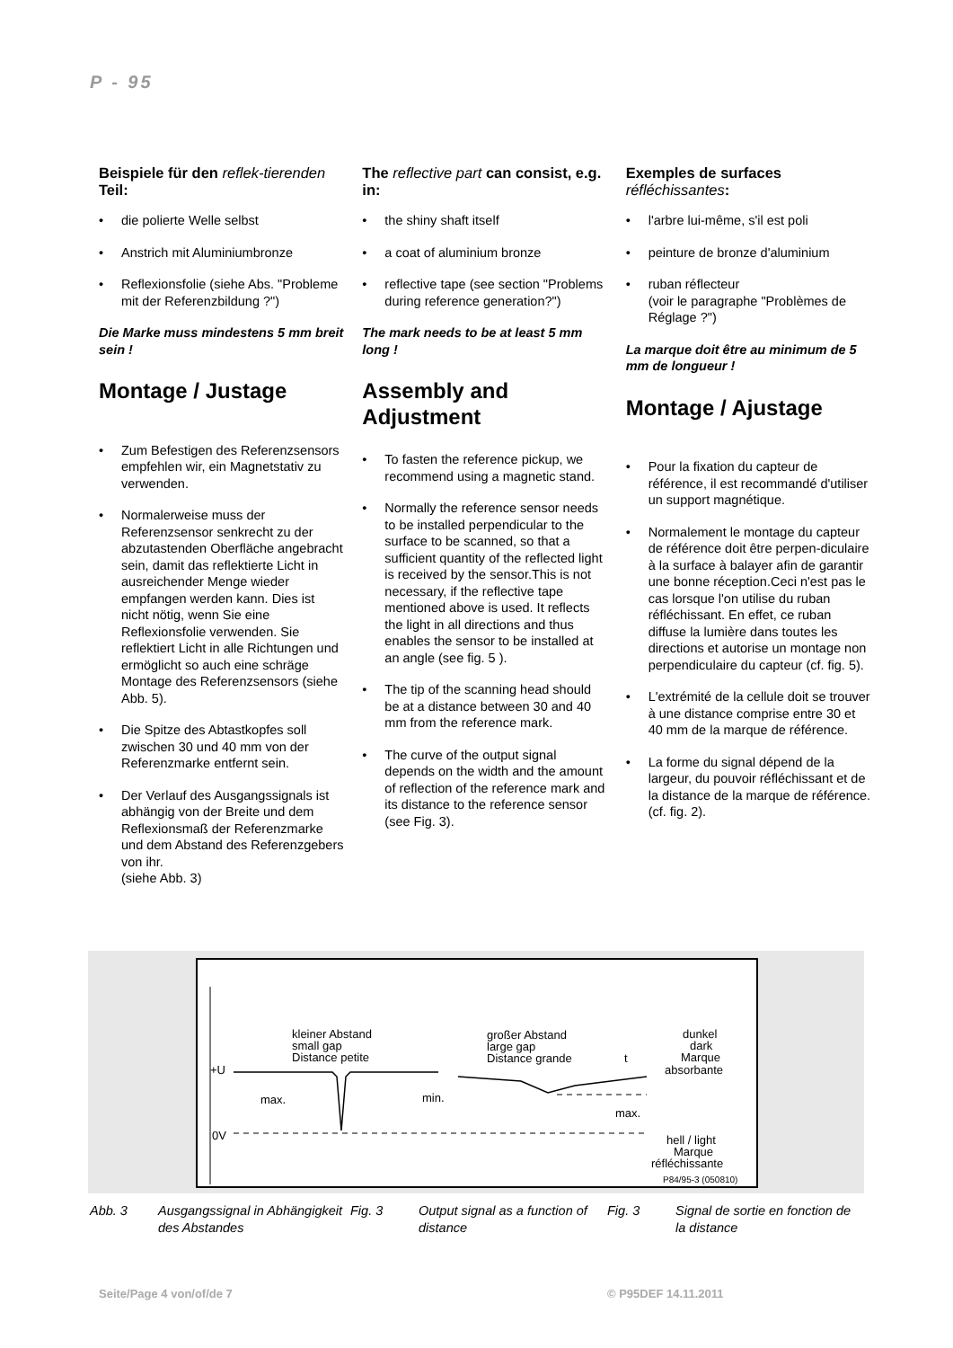P - 95
Beispiele für den reflek-tierenden Teil:
• die polierte Welle selbst
• Anstrich mit Aluminiumbronze
• Reflexionsfolie (siehe Abs. "Probleme mit der Referenzbildung ?")
Die Marke muss mindestens 5 mm breit sein !
Montage / Justage
• Zum Befestigen des Referenzsensors empfehlen wir, ein Magnetstativ zu verwenden.
• Normalerweise muss der Referenzsensor senkrecht zu der abzutastenden Oberfläche angebracht sein, damit das reflektierte Licht in ausreichender Menge wieder empfangen werden kann. Dies ist nicht nötig, wenn Sie eine Reflexionsfolie verwenden. Sie reflektiert Licht in alle Richtungen und ermöglicht so auch eine schräge Montage des Referenzsensors (siehe Abb. 5).
• Die Spitze des Abtastkopfes soll zwischen 30 und 40 mm von der Referenzmarke entfernt sein.
• Der Verlauf des Ausgangssignals ist abhängig von der Breite und dem Reflexionsmaß der Referenzmarke und dem Abstand des Referenzgebers von ihr.
(siehe Abb. 3)
The reflective part can consist, e.g. in:
• the shiny shaft itself
• a coat of aluminium bronze
• reflective tape (see section "Problems during reference generation?")
The mark needs to be at least 5 mm long !
Assembly and Adjustment
• To fasten the reference pickup, we recommend using a magnetic stand.
• Normally the reference sensor needs to be installed perpendicular to the surface to be scanned, so that a sufficient quantity of the reflected light is received by the sensor.This is not necessary, if the reflective tape mentioned above is used. It reflects the light in all directions and thus enables the sensor to be installed at an angle (see fig. 5 ).
• The tip of the scanning head should be at a distance between 30 and 40 mm from the reference mark.
• The curve of the output signal depends on the width and the amount of reflection of the reference mark and its distance to the reference sensor (see Fig. 3).
Exemples de surfaces réfléchissantes:
• l'arbre lui-même, s'il est poli
• peinture de bronze d'aluminium
• ruban réflecteur
(voir le paragraphe "Problèmes de Réglage ?")
La marque doit être au minimum de 5 mm de longueur !
Montage / Ajustage
• Pour la fixation du capteur de référence, il est recommandé d'utiliser un support magnétique.
• Normalement le montage du capteur de référence doit être perpen-diculaire à la surface à balayer afin de garantir une bonne réception.Ceci n'est pas le cas lorsque l'on utilise du ruban réfléchissant. En effet, ce ruban diffuse la lumière dans toutes les directions et autorise un montage non perpendiculaire du capteur (cf. fig. 5).
• L'extrémité de la cellule doit se trouver à une distance comprise entre 30 et 40 mm de la marque de référence.
• La forme du signal dépend de la largeur, du pouvoir réfléchissant et de la distance de la marque de référence. (cf. fig. 2).
kleiner Abstand
small gap
Distance petite
großer Abstand
large gap
Distance grande
dunkel
dark
Marque
absorbante
+U
max.
min.
max.
0V
t
hell / light
Marque
réfléchissante
P84/95-3 (050810)
Abb. 3 Ausgangssignal in Abhängigkeit des Abstandes
Fig. 3 Output signal as a function of distance
Fig. 3 Signal de sortie en fonction de la distance
Seite/Page 4 von/of/de 7 © P95DEF 14.11.2011